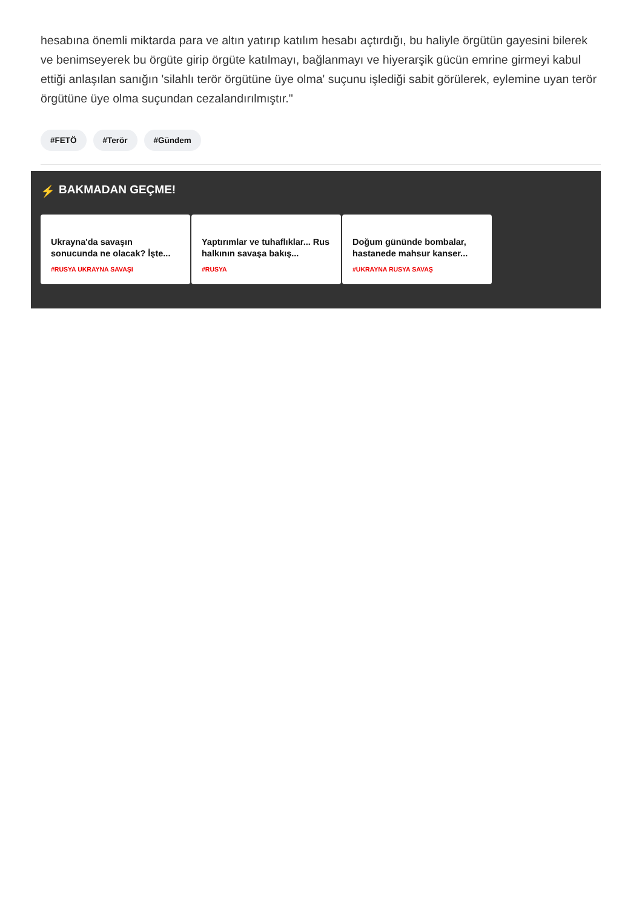hesabına önemli miktarda para ve altın yatırıp katılım hesabı açtırdığı, bu haliyle örgütün gayesini bilerek ve benimseyerek bu örgüte girip örgüte katılmayı, bağlanmayı ve hiyerarşik gücün emrine girmeyi kabul ettiği anlaşılan sanığın 'silahlı terör örgütüne üye olma' suçunu işlediği sabit görülerek, eylemine uyan terör örgütüne üye olma suçundan cezalandırılmıştır."
#FETÖ #Terör #Gündem
⚡ BAKMADAN GEÇME!
Ukrayna'da savaşın sonucunda ne olacak? İşte...
#RUSYA UKRAYNA SAVAŞI
Yaptırımlar ve tuhaflıklar... Rus halkının savaşa bakış...
#RUSYA
Doğum gününde bombalar, hastanede mahsur kanser...
#UKRAYNA RUSYA SAVAŞ